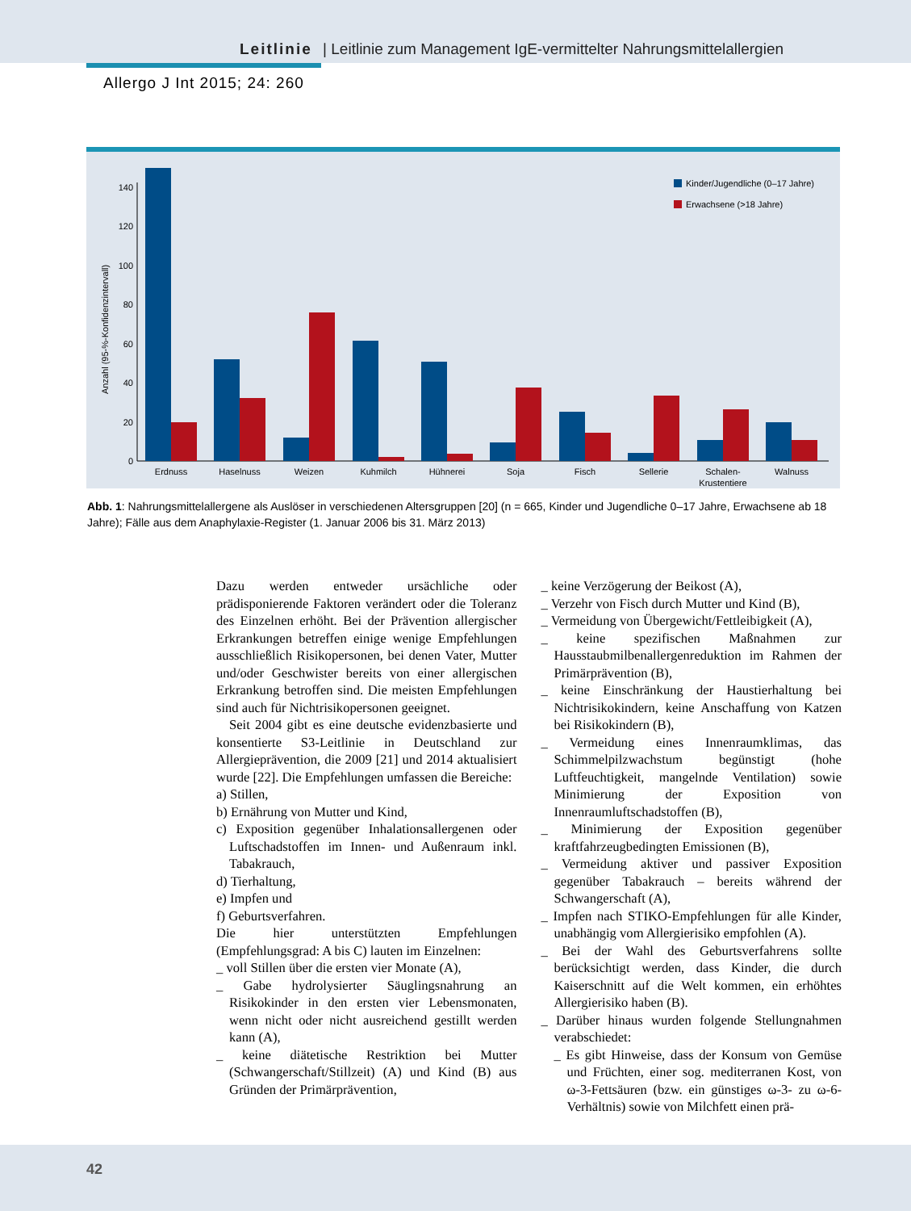Leitlinie | Leitlinie zum Management IgE-vermittelter Nahrungsmittelallergien
Allergo J Int 2015; 24: 260
Anzahl (95-%-Konfidenzintervall)
0
20
40
60
80
100
120
140
Kinder/Jugendliche (0–17 Jahre)
Erwachsene (>18 Jahre)
Erdnuss
Haselnuss
Weizen
Kuhmilch
Hühnerei
Soja
Fisch
Sellerie
Schalen-
Krustentiere
Walnuss
Abb. 1: Nahrungsmittelallergene als Auslöser in verschiedenen Altersgruppen [20] (n = 665, Kinder und Jugendliche 0–17 Jahre, Erwachsene ab 18 Jahre); Fälle aus dem Anaphylaxie-Register (1. Januar 2006 bis 31. März 2013)
Dazu werden entweder ursächliche oder prädisponierende Faktoren verändert oder die Toleranz des Einzelnen erhöht. Bei der Prävention allergischer Erkrankungen betreffen einige wenige Empfehlungen ausschließlich Risikopersonen, bei denen Vater, Mutter und/oder Geschwister bereits von einer allergischen Erkrankung betroffen sind. Die meisten Empfehlungen sind auch für Nichtrisikopersonen geeignet.
Seit 2004 gibt es eine deutsche evidenzbasierte und konsentierte S3-Leitlinie in Deutschland zur Allergieprävention, die 2009 [21] und 2014 aktualisiert wurde [22]. Die Empfehlungen umfassen die Bereiche:
a) Stillen,
b) Ernährung von Mutter und Kind,
c) Exposition gegenüber Inhalationsallergenen oder Luftschadstoffen im Innen- und Außenraum inkl. Tabakrauch,
d) Tierhaltung,
e) Impfen und
f) Geburtsverfahren.
Die hier unterstützten Empfehlungen (Empfehlungsgrad: A bis C) lauten im Einzelnen:
_ voll Stillen über die ersten vier Monate (A),
_ Gabe hydrolysierter Säuglingsnahrung an Risikokinder in den ersten vier Lebensmonaten, wenn nicht oder nicht ausreichend gestillt werden kann (A),
_ keine diätetische Restriktion bei Mutter (Schwangerschaft/Stillzeit) (A) und Kind (B) aus Gründen der Primärprävention,
_ keine Verzögerung der Beikost (A),
_ Verzehr von Fisch durch Mutter und Kind (B),
_ Vermeidung von Übergewicht/Fettleibigkeit (A),
_ keine spezifischen Maßnahmen zur Hausstaubmilbenallergenreduktion im Rahmen der Primärprävention (B),
_ keine Einschränkung der Haustierhaltung bei Nichtrisikokindern, keine Anschaffung von Katzen bei Risikokindern (B),
_ Vermeidung eines Innenraumklimas, das Schimmelpilzwachstum begünstigt (hohe Luftfeuchtigkeit, mangelnde Ventilation) sowie Minimierung der Exposition von Innenraumluftschadstoffen (B),
_ Minimierung der Exposition gegenüber kraftfahrzeugbedingten Emissionen (B),
_ Vermeidung aktiver und passiver Exposition gegenüber Tabakrauch – bereits während der Schwangerschaft (A),
_ Impfen nach STIKO-Empfehlungen für alle Kinder, unabhängig vom Allergierisiko empfohlen (A).
_ Bei der Wahl des Geburtsverfahrens sollte berücksichtigt werden, dass Kinder, die durch Kaiserschnitt auf die Welt kommen, ein erhöhtes Allergierisiko haben (B).
_ Darüber hinaus wurden folgende Stellungnahmen verabschiedet:
_ Es gibt Hinweise, dass der Konsum von Gemüse und Früchten, einer sog. mediterranen Kost, von ω-3-Fettsäuren (bzw. ein günstiges ω-3- zu ω-6-Verhältnis) sowie von Milchfett einen prä-
42